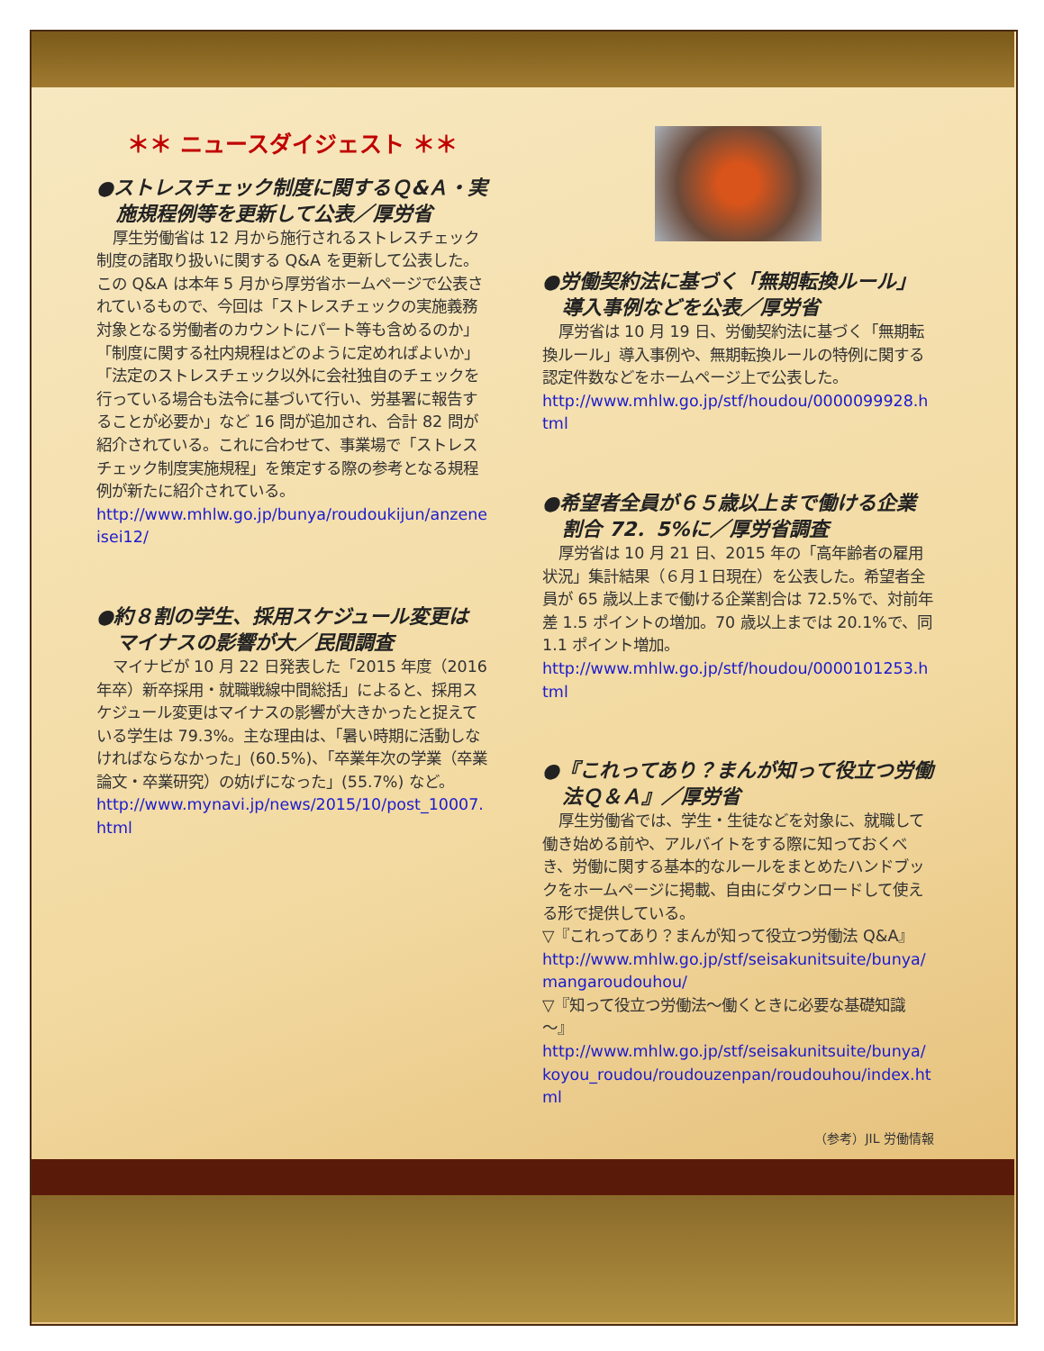＊＊ ニュースダイジェスト ＊＊
●ストレスチェック制度に関するＱ&Ａ・実施規程例等を更新して公表／厚労省
厚生労働省は 12 月から施行されるストレスチェック制度の諸取り扱いに関する Q&A を更新して公表した。この Q&A は本年 5 月から厚労省ホームページで公表されているもので、今回は「ストレスチェックの実施義務対象となる労働者のカウントにパート等も含めるのか」「制度に関する社内規程はどのように定めればよいか」「法定のストレスチェック以外に会社独自のチェックを行っている場合も法令に基づいて行い、労基署に報告することが必要か」など 16 問が追加され、合計 82 問が紹介されている。これに合わせて、事業場で「ストレスチェック制度実施規程」を策定する際の参考となる規程例が新たに紹介されている。
http://www.mhlw.go.jp/bunya/roudoukijun/anzeneisei12/
●約８割の学生、採用スケジュール変更はマイナスの影響が大／民間調査
マイナビが 10 月 22 日発表した「2015 年度（2016 年卒）新卒採用・就職戦線中間総括」によると、採用スケジュール変更はマイナスの影響が大きかったと捉えている学生は 79.3%。主な理由は、「暑い時期に活動しなければならなかった」(60.5%)、「卒業年次の学業（卒業論文・卒業研究）の妨げになった」(55.7%) など。
http://www.mynavi.jp/news/2015/10/post_10007.html
●労働契約法に基づく「無期転換ルール」導入事例などを公表／厚労省
厚労省は 10 月 19 日、労働契約法に基づく「無期転換ルール」導入事例や、無期転換ルールの特例に関する認定件数などをホームページ上で公表した。
http://www.mhlw.go.jp/stf/houdou/0000099928.html
●希望者全員が６５歳以上まで働ける企業割合 72．5%に／厚労省調査
厚労省は 10 月 21 日、2015 年の「高年齢者の雇用状況」集計結果（６月１日現在）を公表した。希望者全員が 65 歳以上まで働ける企業割合は 72.5%で、対前年差 1.5 ポイントの増加。70 歳以上までは 20.1%で、同 1.1 ポイント増加。
http://www.mhlw.go.jp/stf/houdou/0000101253.html
●『これってあり？まんが知って役立つ労働法Ｑ＆Ａ』／厚労省
厚生労働省では、学生・生徒などを対象に、就職して働き始める前や、アルバイトをする際に知っておくべき、労働に関する基本的なルールをまとめたハンドブックをホームページに掲載、自由にダウンロードして使える形で提供している。
▽『これってあり？まんが知って役立つ労働法 Q&A』
http://www.mhlw.go.jp/stf/seisakunitsuite/bunya/mangaroudouhou/
▽『知って役立つ労働法～働くときに必要な基礎知識～』
http://www.mhlw.go.jp/stf/seisakunitsuite/bunya/koyou_roudou/roudouzenpan/roudouhou/index.html
（参考）JIL 労働情報